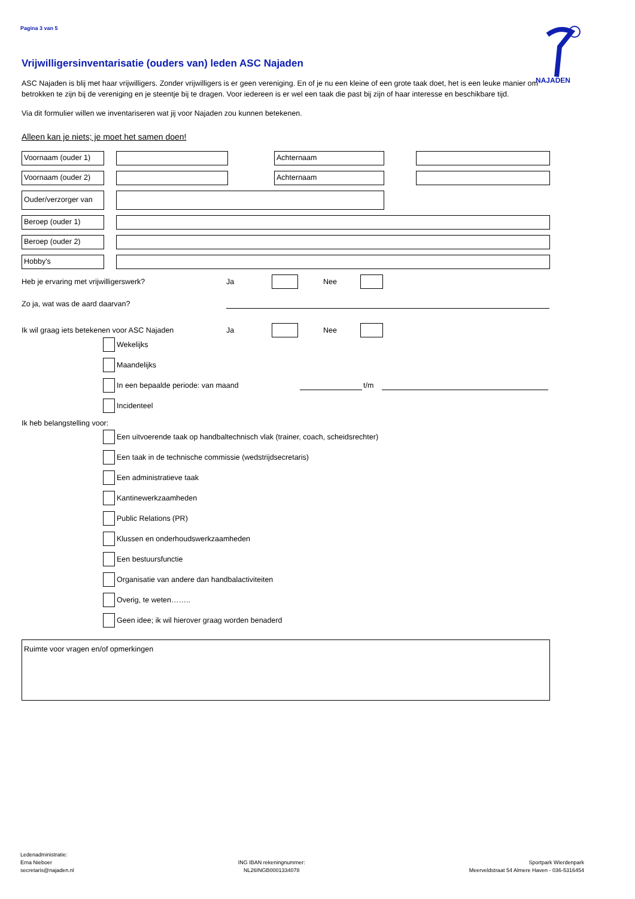Pagina 3 van 5
NAJADEN
Vrijwilligersinventarisatie (ouders van) leden ASC Najaden
ASC Najaden is blij met haar vrijwilligers. Zonder vrijwilligers is er geen vereniging. En of je nu een kleine of een grote taak doet, het is een leuke manier om betrokken te zijn bij de vereniging en je steentje bij te dragen. Voor iedereen is er wel een taak die past bij zijn of haar interesse en beschikbare tijd.
Via dit formulier willen we inventariseren wat jij voor Najaden zou kunnen betekenen.
Alleen kan je niets; je moet het samen doen!
Voornaam (ouder 1) Achternaam
Voornaam (ouder 2) Achternaam
Ouder/verzorger van
Beroep (ouder 1)
Beroep (ouder 2)
Hobby's
Heb je ervaring met vrijwilligerswerk? Ja Nee
Zo ja, wat was de aard daarvan?
Ik wil graag iets betekenen voor ASC Najaden Ja Nee
Wekelijks
Maandelijks
In een bepaalde periode: van maand t/m
Incidenteel
Ik heb belangstelling voor:
Een uitvoerende taak op handbaltechnisch vlak (trainer, coach, scheidsrechter)
Een taak in de technische commissie (wedstrijdsecretaris)
Een administratieve taak
Kantinewerkzaamheden
Public Relations (PR)
Klussen en onderhoudswerkzaamheden
Een bestuursfunctie
Organisatie van andere dan handbalactiviteiten
Overig, te weten……..
Geen idee; ik wil hierover graag worden benaderd
Ruimte voor vragen en/of opmerkingen
Ledenadministratie:
Erna Nieboer
secretaris@najaden.nl
ING IBAN rekeningnummer:
NL26INGB0001334078
Sportpark Wierdenpark
Meerveldstraat 54 Almere Haven - 036-5316454